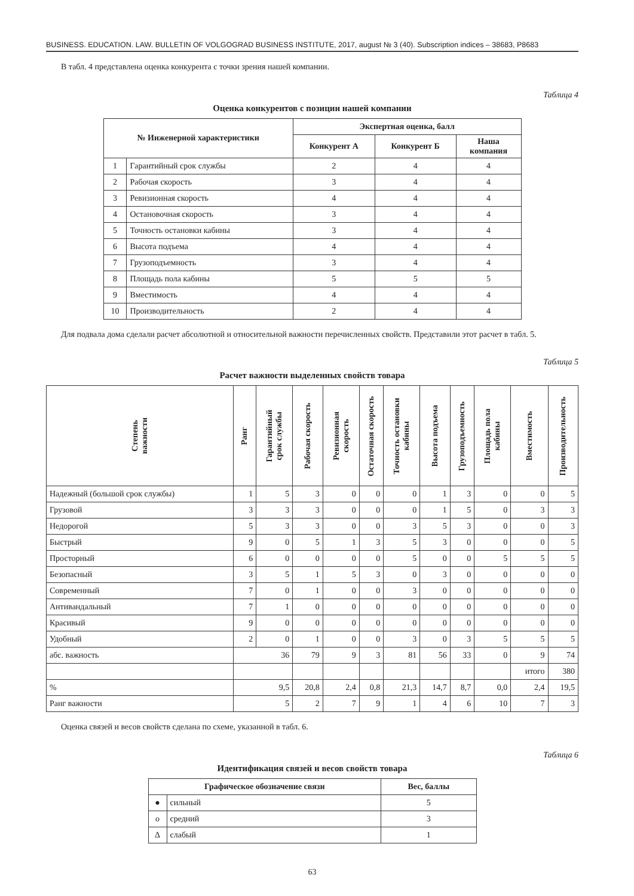BUSINESS. EDUCATION. LAW. BULLETIN OF VOLGOGRAD BUSINESS INSTITUTE, 2017, august № 3 (40). Subscription indices – 38683, P8683
В табл. 4 представлена оценка конкурента с точки зрения нашей компании.
Таблица 4
Оценка конкурентов с позиции нашей компании
| № Инженерной характеристики | | Экспертная оценка, балл | | |
| --- | --- | --- | --- | --- |
| | | Конкурент А | Конкурент Б | Наша компания |
| 1 | Гарантийный срок службы | 2 | 4 | 4 |
| 2 | Рабочая скорость | 3 | 4 | 4 |
| 3 | Ревизионная скорость | 4 | 4 | 4 |
| 4 | Остановочная скорость | 3 | 4 | 4 |
| 5 | Точность остановки кабины | 3 | 4 | 4 |
| 6 | Высота подъема | 4 | 4 | 4 |
| 7 | Грузоподъемность | 3 | 4 | 4 |
| 8 | Площадь пола кабины | 5 | 5 | 5 |
| 9 | Вместимость | 4 | 4 | 4 |
| 10 | Производительность | 2 | 4 | 4 |
Для подвала дома сделали расчет абсолютной и относительной важности перечисленных свойств. Представили этот расчет в табл. 5.
Таблица 5
Расчет важности выделенных свойств товара
| Степень важности | Ранг | Гарантийный срок службы | Рабочая скорость | Ревизионная скорость | Остаточная скорость | Точность остановки кабины | Высота подъема | Грузоподъемность | Площадь пола кабины | Вместимость | Производительность |
| --- | --- | --- | --- | --- | --- | --- | --- | --- | --- | --- | --- |
| Надежный (большой срок службы) | 1 | 5 | 3 | 0 | 0 | 0 | 1 | 3 | 0 | 0 | 5 |
| Грузовой | 3 | 3 | 3 | 0 | 0 | 0 | 1 | 5 | 0 | 3 | 3 |
| Недорогой | 5 | 3 | 3 | 0 | 0 | 3 | 5 | 3 | 0 | 0 | 3 |
| Быстрый | 9 | 0 | 5 | 1 | 3 | 5 | 3 | 0 | 0 | 0 | 5 |
| Просторный | 6 | 0 | 0 | 0 | 0 | 5 | 0 | 0 | 5 | 5 | 5 |
| Безопасный | 3 | 5 | 1 | 5 | 3 | 0 | 3 | 0 | 0 | 0 | 0 |
| Современный | 7 | 0 | 1 | 0 | 0 | 3 | 0 | 0 | 0 | 0 | 0 |
| Антивандальный | 7 | 1 | 0 | 0 | 0 | 0 | 0 | 0 | 0 | 0 | 0 |
| Красивый | 9 | 0 | 0 | 0 | 0 | 0 | 0 | 0 | 0 | 0 | 0 |
| Удобный | 2 | 0 | 1 | 0 | 0 | 3 | 0 | 3 | 5 | 5 | 5 |
| абс. важность | 36 | | 79 | 9 | 3 | 81 | 56 | 33 | 0 | 9 | 74 |
| | | | | | | | | | | итого | 380 |
| % | 9,5 | | 20,8 | 2,4 | 0,8 | 21,3 | 14,7 | 8,7 | 0,0 | 2,4 | 19,5 |
| Ранг важности | 5 | | 2 | 7 | 9 | 1 | 4 | 6 | 10 | 7 | 3 |
Оценка связей и весов свойств сделана по схеме, указанной в табл. 6.
Таблица 6
Идентификация связей и весов свойств товара
| Графическое обозначение связи | | Вес, баллы |
| --- | --- | --- |
| ● | сильный | 5 |
| o | средний | 3 |
| Δ | слабый | 1 |
63